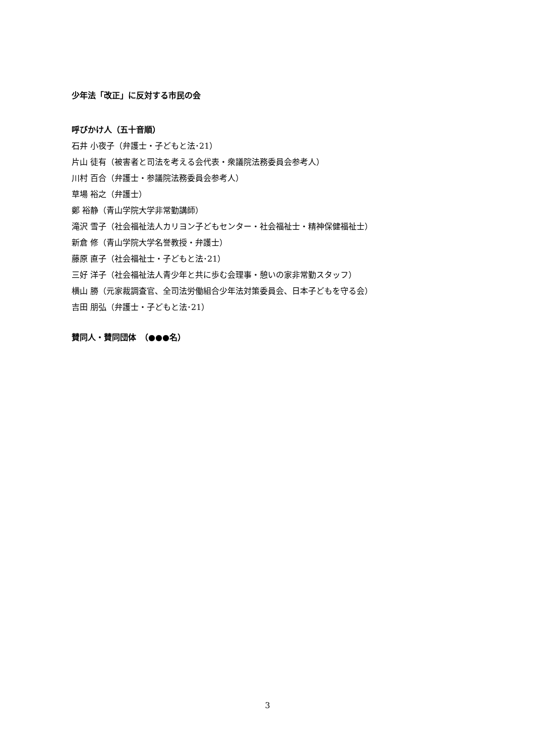少年法「改正」に反対する市民の会
呼びかけ人（五十音順）
石井 小夜子（弁護士・子どもと法･21）
片山 徒有（被害者と司法を考える会代表・衆議院法務委員会参考人）
川村 百合（弁護士・参議院法務委員会参考人）
草場 裕之（弁護士）
鄭 裕静（青山学院大学非常勤講師）
滝沢 雪子（社会福祉法人カリヨン子どもセンター・社会福祉士・精神保健福祉士）
新倉 修（青山学院大学名誉教授・弁護士）
藤原 直子（社会福祉士・子どもと法･21）
三好 洋子（社会福祉法人青少年と共に歩む会理事・憩いの家非常勤スタッフ）
横山 勝（元家裁調査官、全司法労働組合少年法対策委員会、日本子どもを守る会）
吉田 朋弘（弁護士・子どもと法･21）
賛同人・賛同団体　（●●●名）
3